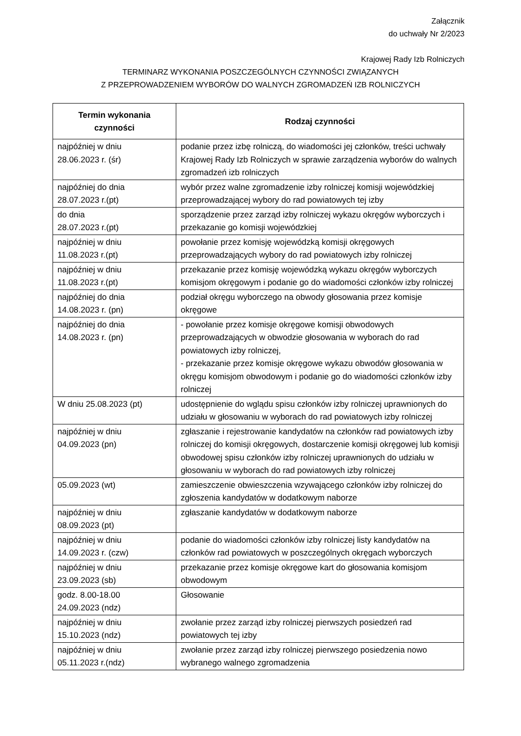Załącznik
do uchwały Nr 2/2023
Krajowej Rady Izb Rolniczych
TERMINARZ WYKONANIA POSZCZEGÓLNYCH CZYNNOŚCI ZWIĄZANYCH
Z PRZEPROWADZENIEM WYBORÓW DO WALNYCH ZGROMADZEŃ IZB ROLNICZYCH
| Termin wykonania czynności | Rodzaj czynności |
| --- | --- |
| najpóźniej w dniu 28.06.2023 r. (śr) | podanie przez izbę rolniczą, do wiadomości jej członków, treści uchwały Krajowej Rady Izb Rolniczych w sprawie zarządzenia wyborów do walnych zgromadzeń izb rolniczych |
| najpóźniej do dnia 28.07.2023 r.(pt) | wybór przez walne zgromadzenie izby rolniczej komisji wojewódzkiej przeprowadzającej wybory do rad powiatowych tej izby |
| do dnia 28.07.2023 r.(pt) | sporządzenie przez zarząd izby rolniczej wykazu okręgów wyborczych i przekazanie go komisji wojewódzkiej |
| najpóźniej w dniu 11.08.2023 r.(pt) | powołanie przez komisję wojewódzką komisji okręgowych przeprowadzających wybory do rad powiatowych izby rolniczej |
| najpóźniej w dniu 11.08.2023 r.(pt) | przekazanie przez komisję wojewódzką wykazu okręgów wyborczych komisjom okręgowym i podanie go do wiadomości członków izby rolniczej |
| najpóźniej do dnia 14.08.2023 r. (pn) | podział okręgu wyborczego na obwody głosowania przez komisje okręgowe |
| najpóźniej do dnia 14.08.2023 r. (pn) | - powołanie przez komisje okręgowe komisji obwodowych przeprowadzających w obwodzie głosowania w wyborach do rad powiatowych izby rolniczej, - przekazanie przez komisje okręgowe wykazu obwodów głosowania w okręgu komisjom obwodowym i podanie go do wiadomości członków izby rolniczej |
| W dniu 25.08.2023 (pt) | udostępnienie do wglądu spisu członków izby rolniczej uprawnionych do udziału w głosowaniu w wyborach do rad powiatowych izby rolniczej |
| najpóźniej w dniu 04.09.2023 (pn) | zgłaszanie i rejestrowanie kandydatów na członków rad powiatowych izby rolniczej do komisji okręgowych, dostarczenie komisji okręgowej lub komisji obwodowej spisu członków izby rolniczej uprawnionych do udziału w głosowaniu w wyborach do rad powiatowych izby rolniczej |
| 05.09.2023 (wt) | zamieszczenie obwieszczenia wzywającego członków izby rolniczej do zgłoszenia kandydatów w dodatkowym naborze |
| najpóźniej w dniu 08.09.2023 (pt) | zgłaszanie kandydatów w dodatkowym naborze |
| najpóźniej w dniu 14.09.2023 r. (czw) | podanie do wiadomości członków izby rolniczej listy kandydatów na członków rad powiatowych w poszczególnych okręgach wyborczych |
| najpóźniej w dniu 23.09.2023 (sb) | przekazanie przez komisje okręgowe kart do głosowania komisjom obwodowym |
| godz. 8.00-18.00 24.09.2023 (ndz) | Głosowanie |
| najpóźniej w dniu 15.10.2023 (ndz) | zwołanie przez zarząd izby rolniczej pierwszych posiedzeń rad powiatowych tej izby |
| najpóźniej w dniu 05.11.2023 r.(ndz) | zwołanie przez zarząd izby rolniczej pierwszego posiedzenia nowo wybranego walnego zgromadzenia |